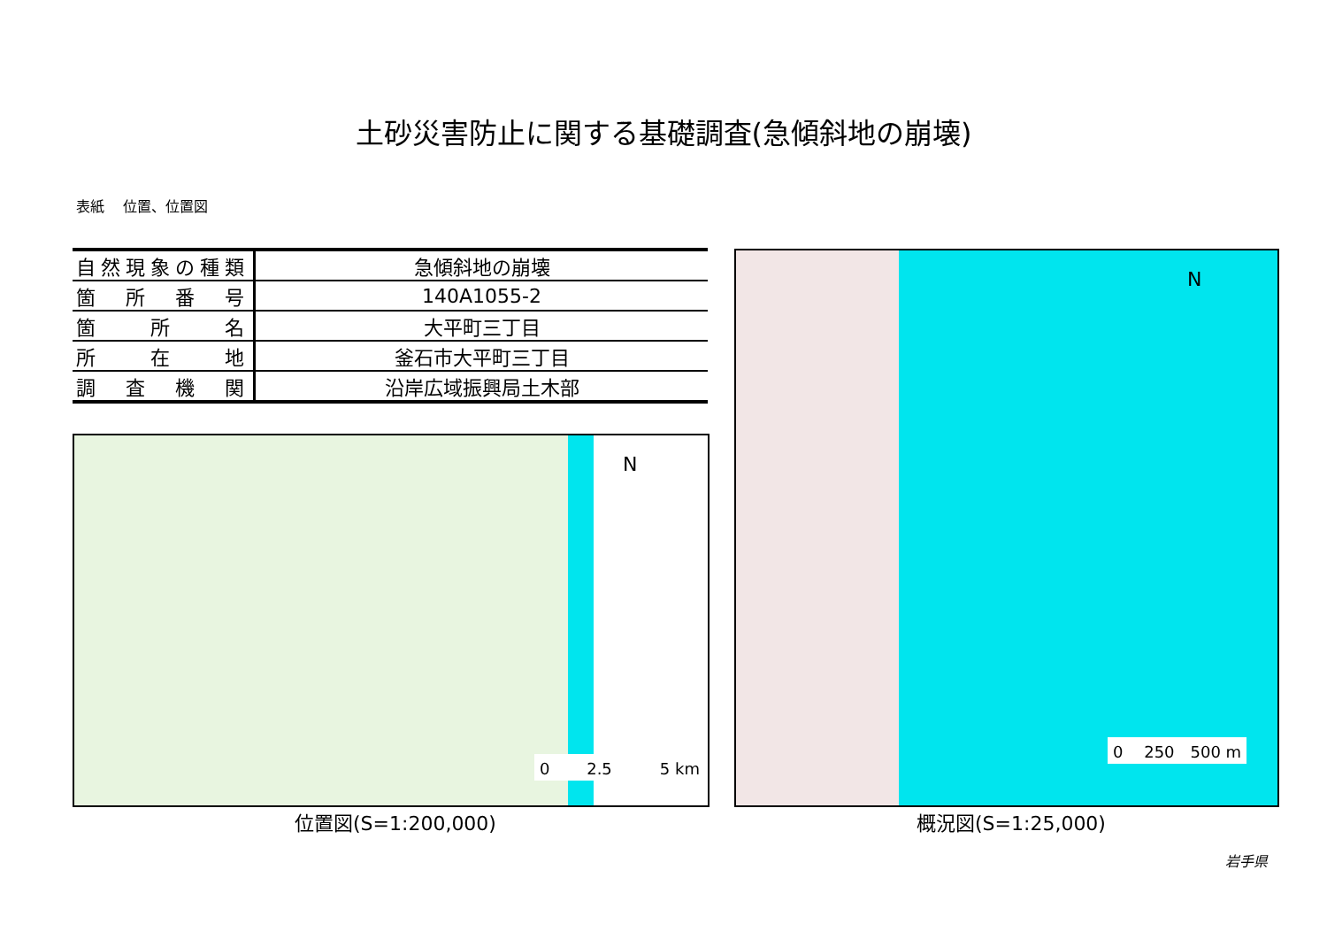土砂災害防止に関する基礎調査(急傾斜地の崩壊)
表紙　 位置、位置図
| 自然現象の種類 | 急傾斜地の崩壊 |
| 箇 所 番 号 | 140A1055-2 |
| 箇 所 名 | 大平町三丁目 |
| 所 在 地 | 釜石市大平町三丁目 |
| 調 査 機 関 | 沿岸広域振興局土木部 |
N
0　　 2.5　　　5 km
N
0　 250　500 m
位置図(S=1:200,000) 概況図(S=1:25,000)
岩手県